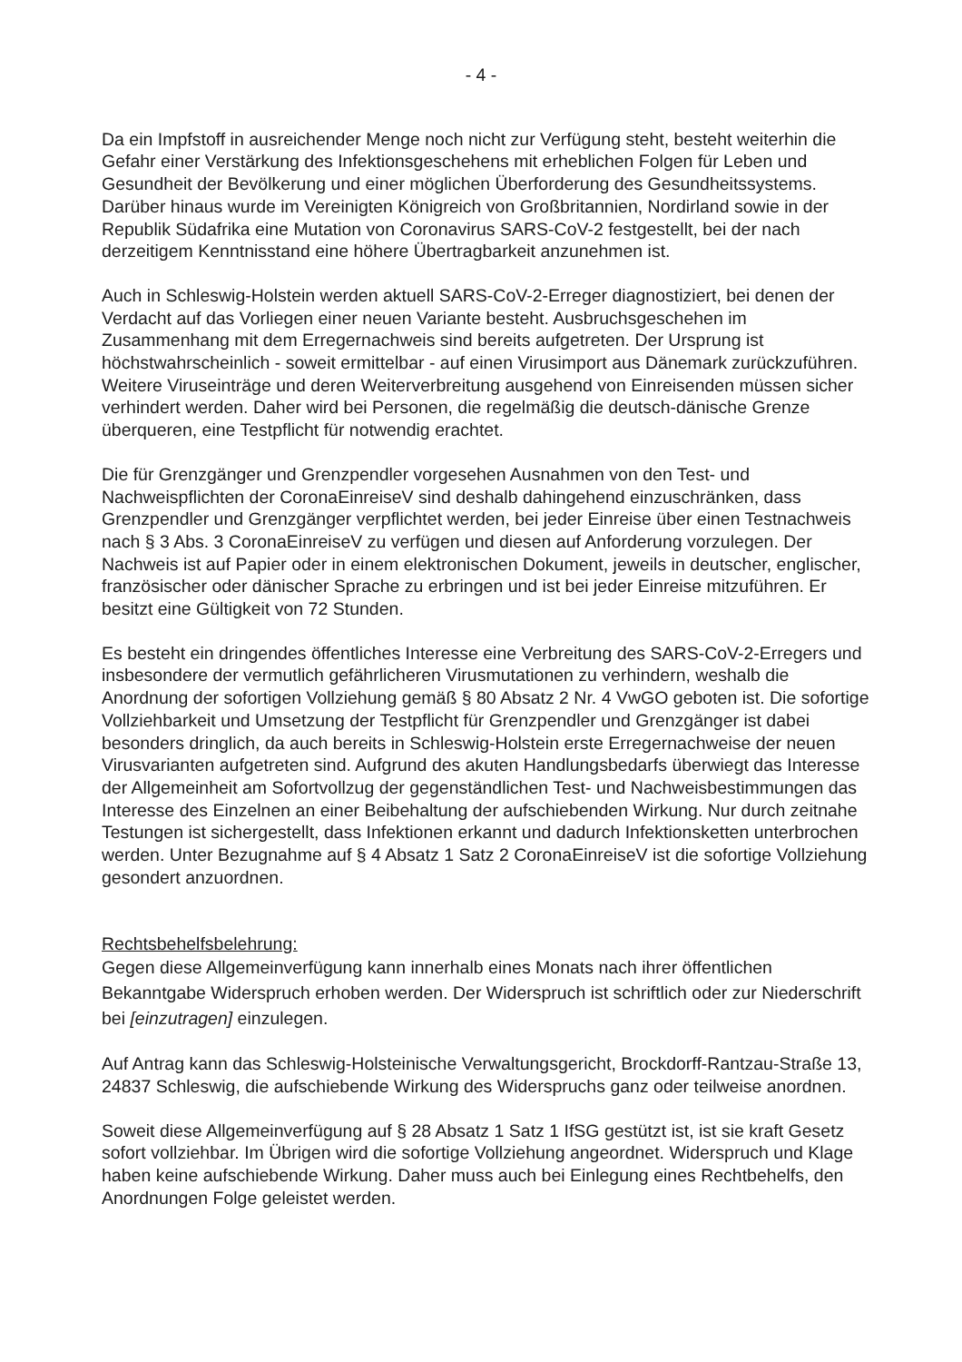- 4 -
Da ein Impfstoff in ausreichender Menge noch nicht zur Verfügung steht, besteht weiterhin die Gefahr einer Verstärkung des Infektionsgeschehens mit erheblichen Folgen für Leben und Gesundheit der Bevölkerung und einer möglichen Überforderung des Gesundheitssystems. Darüber hinaus wurde im Vereinigten Königreich von Großbritannien, Nordirland sowie in der Republik Südafrika eine Mutation von Coronavirus SARS-CoV-2 festgestellt, bei der nach derzeitigem Kenntnisstand eine höhere Übertragbarkeit anzunehmen ist.
Auch in Schleswig-Holstein werden aktuell SARS-CoV-2-Erreger diagnostiziert, bei denen der Verdacht auf das Vorliegen einer neuen Variante besteht. Ausbruchsgeschehen im Zusammenhang mit dem Erregernachweis sind bereits aufgetreten. Der Ursprung ist höchstwahrscheinlich - soweit ermittelbar - auf einen Virusimport aus Dänemark zurückzuführen. Weitere Viruseinträge und deren Weiterverbreitung ausgehend von Einreisenden müssen sicher verhindert werden. Daher wird bei Personen, die regelmäßig die deutsch-dänische Grenze überqueren, eine Testpflicht für notwendig erachtet.
Die für Grenzgänger und Grenzpendler vorgesehen Ausnahmen von den Test- und Nachweispflichten der CoronaEinreiseV sind deshalb dahingehend einzuschränken, dass Grenzpendler und Grenzgänger verpflichtet werden, bei jeder Einreise über einen Testnachweis nach § 3 Abs. 3 CoronaEinreiseV zu verfügen und diesen auf Anforderung vorzulegen. Der Nachweis ist auf Papier oder in einem elektronischen Dokument, jeweils in deutscher, englischer, französischer oder dänischer Sprache zu erbringen und ist bei jeder Einreise mitzuführen. Er besitzt eine Gültigkeit von 72 Stunden.
Es besteht ein dringendes öffentliches Interesse eine Verbreitung des SARS-CoV-2-Erregers und insbesondere der vermutlich gefährlicheren Virusmutationen zu verhindern, weshalb die Anordnung der sofortigen Vollziehung gemäß § 80 Absatz 2 Nr. 4 VwGO geboten ist. Die sofortige Vollziehbarkeit und Umsetzung der Testpflicht für Grenzpendler und Grenzgänger ist dabei besonders dringlich, da auch bereits in Schleswig-Holstein erste Erregernachweise der neuen Virusvarianten aufgetreten sind. Aufgrund des akuten Handlungsbedarfs überwiegt das Interesse der Allgemeinheit am Sofortvollzug der gegenständlichen Test- und Nachweisbestimmungen das Interesse des Einzelnen an einer Beibehaltung der aufschiebenden Wirkung. Nur durch zeitnahe Testungen ist sichergestellt, dass Infektionen erkannt und dadurch Infektionsketten unterbrochen werden. Unter Bezugnahme auf § 4 Absatz 1 Satz 2 CoronaEinreiseV ist die sofortige Vollziehung gesondert anzuordnen.
Rechtsbehelfsbelehrung:
Gegen diese Allgemeinverfügung kann innerhalb eines Monats nach ihrer öffentlichen Bekanntgabe Widerspruch erhoben werden. Der Widerspruch ist schriftlich oder zur Niederschrift bei [einzutragen] einzulegen.
Auf Antrag kann das Schleswig-Holsteinische Verwaltungsgericht, Brockdorff-Rantzau-Straße 13, 24837 Schleswig, die aufschiebende Wirkung des Widerspruchs ganz oder teilweise anordnen.
Soweit diese Allgemeinverfügung auf § 28 Absatz 1 Satz 1 IfSG gestützt ist, ist sie kraft Gesetz sofort vollziehbar. Im Übrigen wird die sofortige Vollziehung angeordnet. Widerspruch und Klage haben keine aufschiebende Wirkung. Daher muss auch bei Einlegung eines Rechtbehelfs, den Anordnungen Folge geleistet werden.